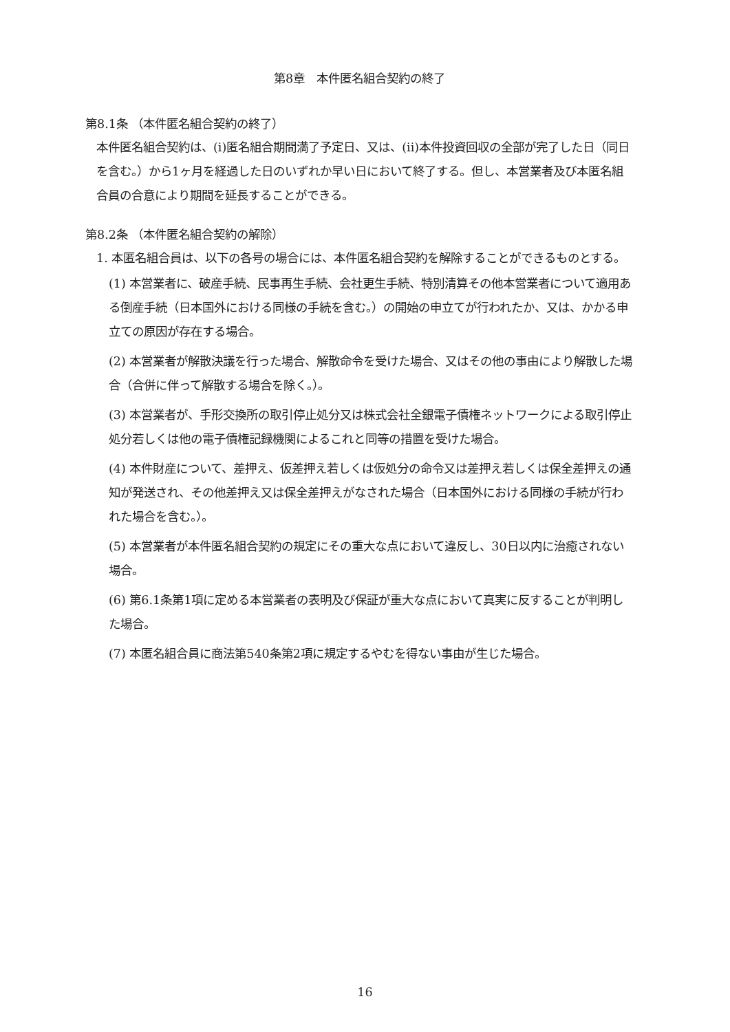第8章　本件匿名組合契約の終了
第8.1条 （本件匿名組合契約の終了）
本件匿名組合契約は、(i)匿名組合期間満了予定日、又は、(ii)本件投資回収の全部が完了した日（同日を含む。）から1ヶ月を経過した日のいずれか早い日において終了する。但し、本営業者及び本匿名組合員の合意により期間を延長することができる。
第8.2条 （本件匿名組合契約の解除）
1. 本匿名組合員は、以下の各号の場合には、本件匿名組合契約を解除することができるものとする。
(1) 本営業者に、破産手続、民事再生手続、会社更生手続、特別清算その他本営業者について適用ある倒産手続（日本国外における同様の手続を含む。）の開始の申立てが行われたか、又は、かかる申立ての原因が存在する場合。
(2) 本営業者が解散決議を行った場合、解散命令を受けた場合、又はその他の事由により解散した場合（合併に伴って解散する場合を除く。）。
(3) 本営業者が、手形交換所の取引停止処分又は株式会社全銀電子債権ネットワークによる取引停止処分若しくは他の電子債権記録機関によるこれと同等の措置を受けた場合。
(4) 本件財産について、差押え、仮差押え若しくは仮処分の命令又は差押え若しくは保全差押えの通知が発送され、その他差押え又は保全差押えがなされた場合（日本国外における同様の手続が行われた場合を含む。）。
(5) 本営業者が本件匿名組合契約の規定にその重大な点において違反し、30日以内に治癒されない場合。
(6) 第6.1条第1項に定める本営業者の表明及び保証が重大な点において真実に反することが判明した場合。
(7) 本匿名組合員に商法第540条第2項に規定するやむを得ない事由が生じた場合。
16